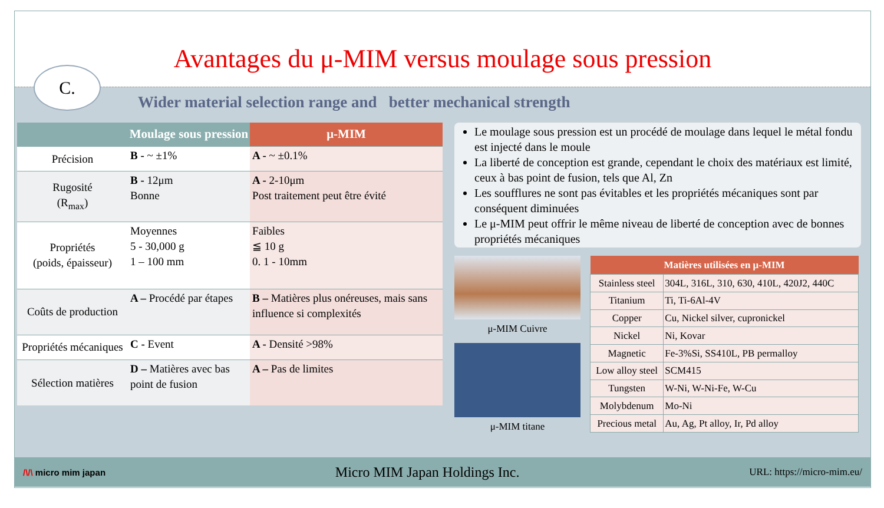Avantages du μ-MIM versus moulage sous pression
C.
Wider material selection range and better mechanical strength
| | Moulage sous pression | μ-MIM |
| --- | --- | --- |
| Précision | B - ~ ±1% | A - ~ ±0.1% |
| Rugosité (R<sub>max</sub>) | B - 12μm Bonne | A - 2-10μm Post traitement peut être évité |
| Propriétés (poids, épaisseur) | Moyennes 5 - 30,000 g 1 – 100 mm | Faibles ≦ 10 g 0. 1 - 10mm |
| Coûts de production | A – Procédé par étapes | B – Matières plus onéreuses, mais sans influence si complexités |
| Propriétés mécaniques | C - Event | A - Densité >98% |
| Sélection matières | D – Matières avec bas point de fusion | A – Pas de limites |
Le moulage sous pression est un procédé de moulage dans lequel le métal fondu est injecté dans le moule
La liberté de conception est grande, cependant le choix des matériaux est limité, ceux à bas point de fusion, tels que Al, Zn
Les soufflures ne sont pas évitables et les propriétés mécaniques sont par conséquent diminuées
Le μ-MIM peut offrir le même niveau de liberté de conception avec de bonnes propriétés mécaniques
μ-MIM Cuivre
μ-MIM titane
| Matières utilisées en μ-MIM | |
| --- | --- |
| Stainless steel | 304L, 316L, 310, 630, 410L, 420J2, 440C |
| Titanium | Ti, Ti-6Al-4V |
| Copper | Cu, Nickel silver, cupronickel |
| Nickel | Ni, Kovar |
| Magnetic | Fe-3%Si, SS410L, PB permalloy |
| Low alloy steel | SCM415 |
| Tungsten | W-Ni, W-Ni-Fe, W-Cu |
| Molybdenum | Mo-Ni |
| Precious metal | Au, Ag, Pt alloy, Ir, Pd alloy |
/\/\ micro mim japan Micro MIM Japan Holdings Inc. URL: https://micro-mim.eu/